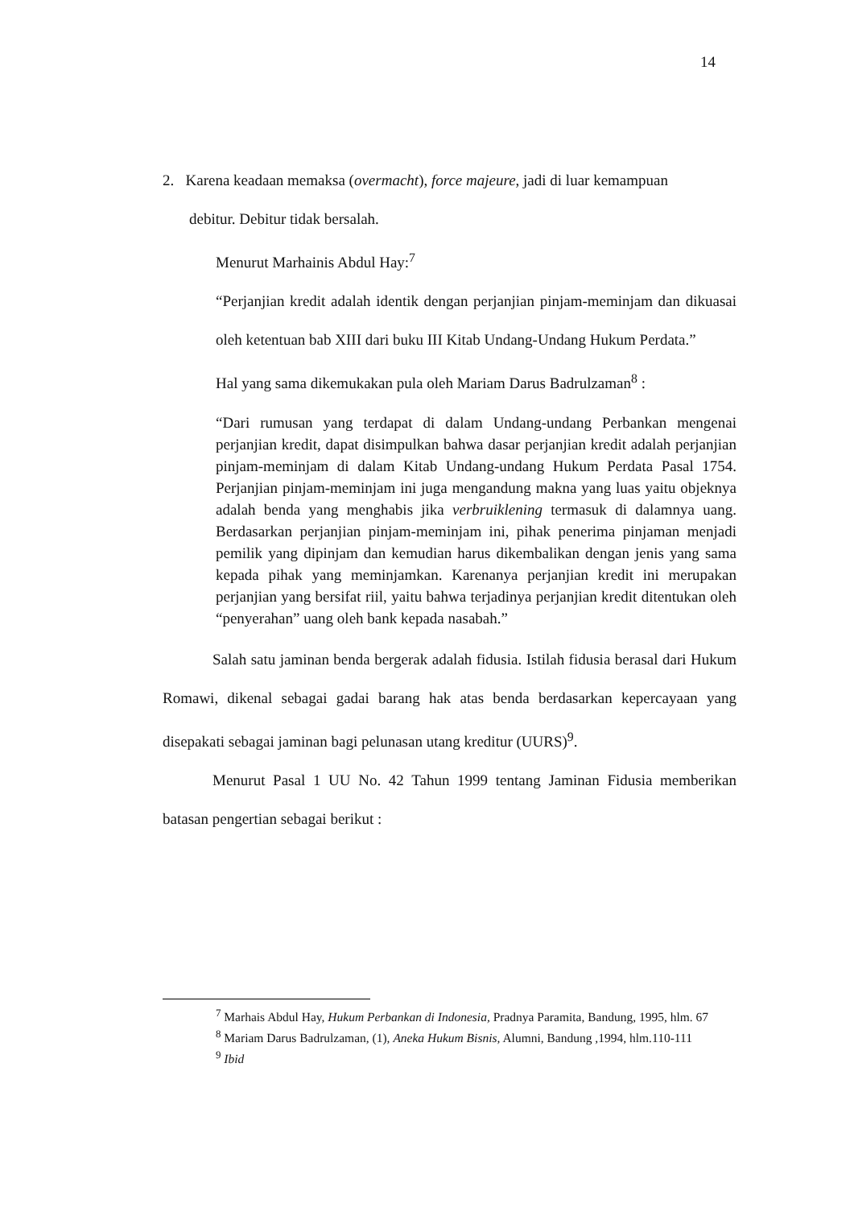14
2. Karena keadaan memaksa (overmacht), force majeure, jadi di luar kemampuan
debitur. Debitur tidak bersalah.
Menurut Marhainis Abdul Hay:<sup>7</sup>
“Perjanjian kredit adalah identik dengan perjanjian pinjam-meminjam dan dikuasai oleh ketentuan bab XIII dari buku III Kitab Undang-Undang Hukum Perdata.”
Hal yang sama dikemukakan pula oleh Mariam Darus Badrulzaman<sup>8</sup> :
“Dari rumusan yang terdapat di dalam Undang-undang Perbankan mengenai perjanjian kredit, dapat disimpulkan bahwa dasar perjanjian kredit adalah perjanjian pinjam-meminjam di dalam Kitab Undang-undang Hukum Perdata Pasal 1754. Perjanjian pinjam-meminjam ini juga mengandung makna yang luas yaitu objeknya adalah benda yang menghabis jika verbruiklening termasuk di dalamnya uang. Berdasarkan perjanjian pinjam-meminjam ini, pihak penerima pinjaman menjadi pemilik yang dipinjam dan kemudian harus dikembalikan dengan jenis yang sama kepada pihak yang meminjamkan. Karenanya perjanjian kredit ini merupakan perjanjian yang bersifat riil, yaitu bahwa terjadinya perjanjian kredit ditentukan oleh “penyerahan” uang oleh bank kepada nasabah.”
Salah satu jaminan benda bergerak adalah fidusia. Istilah fidusia berasal dari Hukum Romawi, dikenal sebagai gadai barang hak atas benda berdasarkan kepercayaan yang disepakati sebagai jaminan bagi pelunasan utang kreditur (UURS)<sup>9</sup>.
Menurut Pasal 1 UU No. 42 Tahun 1999 tentang Jaminan Fidusia memberikan batasan pengertian sebagai berikut :
<sup>7</sup> Marhais Abdul Hay, Hukum Perbankan di Indonesia, Pradnya Paramita, Bandung, 1995, hlm. 67
<sup>8</sup> Mariam Darus Badrulzaman, (1), Aneka Hukum Bisnis, Alumni, Bandung ,1994, hlm.110-111
<sup>9</sup> Ibid